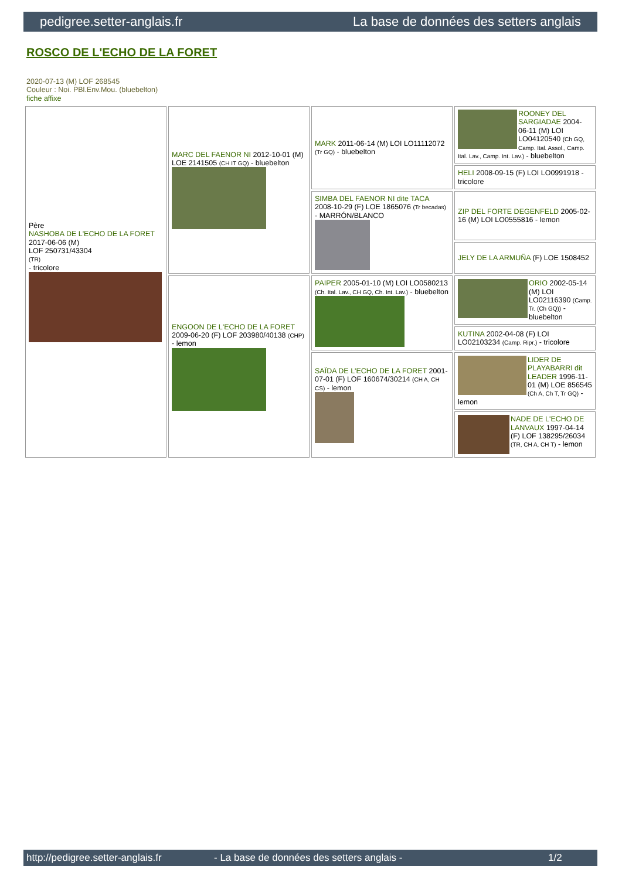pedigree.setter-anglais.fr La base de données des setters anglais
ROSCO DE L'ECHO DE LA FORET
2020-07-13 (M) LOF 268545
Couleur : Noi. PBl.Env.Mou. (bluebelton)
fiche affixe
| Père NASHOBA DE L'ECHO DE LA FORET 2017-06-06 (M) LOF 250731/43304 (TR) - tricolore | MARC DEL FAENOR NI 2012-10-01 (M) LOE 2141505 (CH IT GQ) - bluebelton | MARK 2011-06-14 (M) LOI LO11112072 (Tr GQ) - bluebelton | ROONEY DEL SARGIADAE 2004-06-11 (M) LOI LO04120540 (Ch GQ, Camp. Ital. Assol., Camp. Ital. Lav., Camp. Int. Lav.) - bluebelton |
| | | | HELI 2008-09-15 (F) LOI LO0991918 - tricolore |
| | | SIMBA DEL FAENOR NI dite TACA 2008-10-29 (F) LOE 1865076 (Tr becadas) - MARRÓN/BLANCO | ZIP DEL FORTE DEGENFELD 2005-02-16 (M) LOI LO0555816 - lemon |
| | | | JELY DE LA ARMUÑA (F) LOE 1508452 |
| | ENGOON DE L'ECHO DE LA FORET 2009-06-20 (F) LOF 203980/40138 (CHP) - lemon | PAIPER 2005-01-10 (M) LOI LO0580213 (Ch. Ital. Lav., CH GQ, Ch. Int. Lav.) - bluebelton | ORIO 2002-05-14 (M) LOI LO02116390 (Camp. Tr. (Ch GQ)) - bluebelton |
| | | | KUTINA 2002-04-08 (F) LOI LO02103234 (Camp. Ripr.) - tricolore |
| | | SAÏDA DE L'ECHO DE LA FORET 2001-07-01 (F) LOF 160674/30214 (CH A, CH CS) - lemon | LIDER DE PLAYABARRI dit LEADER 1996-11-01 (M) LOE 856545 (Ch A, Ch T, Tr GQ) - lemon |
| | | | NADE DE L'ECHO DE LANVAUX 1997-04-14 (F) LOF 138295/26034 (TR, CH A, CH T) - lemon |
http://pedigree.setter-anglais.fr - La base de données des setters anglais - 1/2